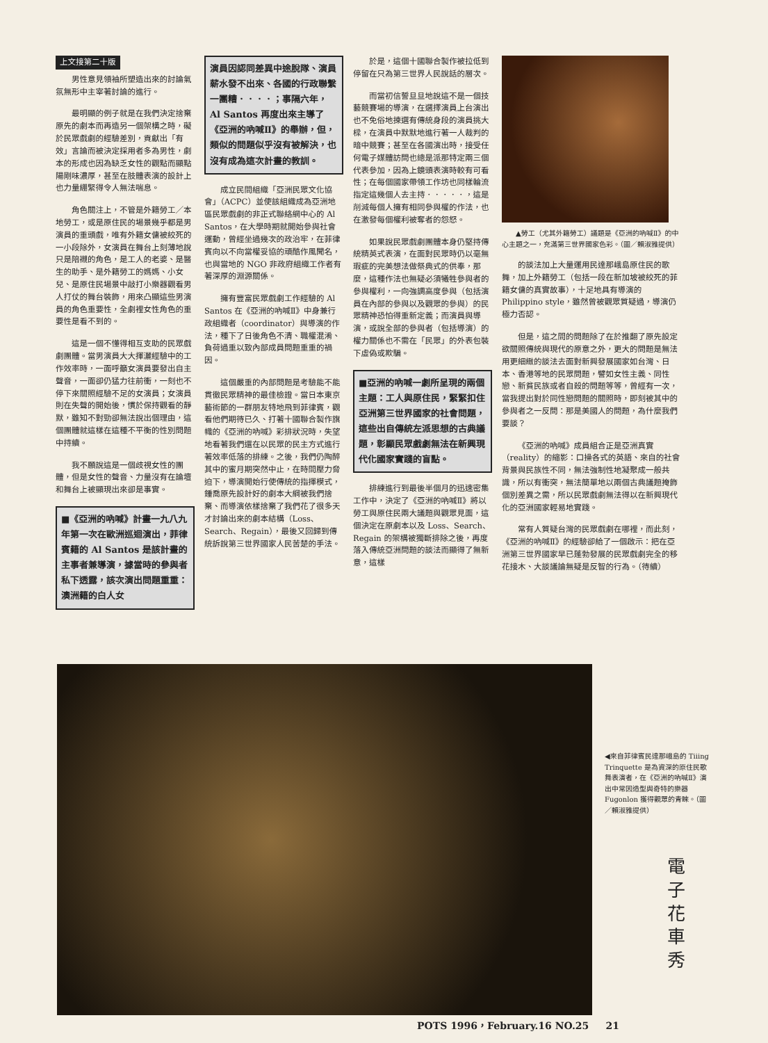上文接第二十版
男性意見領袖所塑造出來的討論氣氛無形中主宰著討論的進行。
最明顯的例子就是在我們決定捨棄原先的劇本而再造另一個架構之時，礙於民眾戲劇的經驗差別，貢獻出「有效」言論而被決定採用者多為男性，劇本的形成也因為缺乏女性的觀點而顯點陽剛味濃厚，甚至在肢體表演的設計上也力量綳緊得令人無法喘息。
角色關注上，不管是外籍勞工／本地勞工，或是原住民的場景幾乎都是男演員的重頭戲，唯有外籍女傭被絞死的一小段除外，女演員在舞台上刻薄地說只是陪襯的角色，是工人的老婆、是醫生的助手、是外籍勞工的媽媽、小女兒、是原住民場景中敲打小樂器觀看男人打仗的舞台裝飾，用來凸顯這些男演員的角色重要性，全劇裡女性角色的重要性是看不到的。
這是一個不懂得相互支助的民眾戲劇團體。當男演員大大揮灑經驗中的工作效率時，一面呼籲女演員要發出自主聲音，一面卻仍猛力往前衝，一刻也不停下來關照經驗不足的女演員；女演員則在失聲的開始後，慣於保持觀看的靜默，雖知不對勁卻無法說出個理由，這個團體就這樣在這種不平衡的性別問題中持續。
我不願說這是一個歧視女性的團體，但是女性的聲音、力量沒有在論壇和舞台上被顯現出來卻是事實。
■《亞洲的吶喊》計畫一九八九年第一次在歐洲巡迴演出，菲律賓籍的 Al Santos 是該計畫的主事者兼導演，據當時的參與者私下透露，該次演出問題重重：澳洲籍的白人女
演員因認同差異中途脫隊、演員薪水發不出來、各國的行政聯繫一團糟．．．．；事隔六年，Al Santos 再度出來主導了《亞洲的吶喊Ⅱ》的舉辦，但，類似的問題似乎沒有被解決，也沒有成為這次計畫的教訓。
成立民間組織「亞洲民眾文化協會」（ACPC）並使該組織成為亞洲地區民眾戲劇的非正式聯絡網中心的 Al Santos，在大學時期就開始參與社會運動，曾經坐過幾次的政治牢，在菲律賓向以不向當權妥協的頑酷作風聞名，也與當地的 NGO 非政府組織工作者有著深厚的淵源關係。
擁有豐富民眾戲劇工作經驗的 Al Santos 在《亞洲的吶喊Ⅱ》中身兼行政組織者（coordinator）與導演的作法，種下了日後角色不清、職權混淆、負荷過重以致內部成員問題重重的禍因。
這個嚴重的內部問題是考驗能不能貫徹民眾精神的最佳檢證。當日本東京藝術節的一群朋友特地飛到菲律賓，觀看他們期待已久、打著十國聯合製作旗幟的《亞洲的吶喊》彩排狀況時，失望地看著我們還在以民眾的民主方式進行著效率低落的排練。之後，我們仍陶醉其中的蜜月期突然中止，在時間壓力脅迫下，導演開始行使傳統的指揮模式，鍾喬原先設計好的劇本大綱被我們捨棄、而導演依樣捨棄了我們花了很多天才討論出來的劇本結構（Loss、Search、Regain），最後又回歸到傳統訴說第三世界國家人民苦楚的手法。
於是，這個十國聯合製作被拉低到停留在只為第三世界人民說話的層次。
而當初信誓旦旦地說這不是一個技藝競賽場的導演，在選擇演員上台演出也不免俗地揀選有傳統身段的演員挑大樑，在演員中默默地進行著一人裁判的暗中競賽；甚至在各國演出時，接受任何電子媒體訪問也總是派那特定兩三個代表參加，因為上鏡頭表演時較有可看性；在每個國家帶領工作坊也同樣輪流指定這幾個人去主持．．．．．，這是削減每個人擁有相同參與權的作法，也在激發每個權利被奪者的怨怒。
如果說民眾戲劇團體本身仍堅持傳統精英式表演，在面對民眾時仍以毫無瑕疵的完美想法做祭典式的供奉，那麼，這種作法也無疑必須犧牲參與者的參與權利，一向強調高度參與（包括演員在內部的參與以及觀眾的參與）的民眾精神恐怕得重新定義；而演員與導演，或說全部的參與者（包括導演）的權力關係也不需在「民眾」的外表包裝下虛偽或欺騙。
■亞洲的吶喊一劇所呈現的兩個主題：工人與原住民，緊緊扣住亞洲第三世界國家的社會問題，這些出自傳統左派思想的古典議題，彰顯民眾戲劇無法在新興現代化國家實踐的盲點。
排練進行到最後半個月的迅速密集工作中，決定了《亞洲的吶喊Ⅱ》將以勞工與原住民兩大議題與觀眾見面，這個決定在原劇本以及 Loss、Search、Regain 的架構被獨斷排除之後，再度落入傳統亞洲問題的談法而顯得了無新意，這樣
▲勞工（尤其外籍勞工）議題是《亞洲的吶喊Ⅱ》的中心主題之一，充滿第三世界國家色彩。（圖／賴淑雅提供）
的談法加上大量運用民達那峨島原住民的歌舞，加上外籍勞工（包括一段在新加坡被絞死的菲籍女傭的真實故事），十足地具有導演的 Philippino style，雖然曾被觀眾質疑過，導演仍極力否認。
但是，這之間的問題除了在於推翻了原先設定欲關照傳統與現代的原意之外，更大的問題是無法用更細緻的談法去面對新興發展國家如台灣、日本、香港等地的民眾問題，譬如女性主義、同性戀、新貧民族或者自殺的問題等等，曾經有一次，當我提出對於同性戀問題的關照時，即刻被其中的參與者之一反問：那是美國人的問題，為什麼我們要談？
《亞洲的吶喊》成員組合正是亞洲真實（reality）的縮影：口操各式的英語、來自的社會背景與民族性不同，無法強制性地凝聚成一般共識，所以有衝突，無法簡單地以兩個古典議題掩飾個別差異之需，所以民眾戲劇無法得以在新興現代化的亞洲國家輕易地實踐。
常有人質疑台灣的民眾戲劇在哪裡，而此刻，《亞洲的吶喊Ⅱ》的經驗卻給了一個啟示：把在亞洲第三世界國家早已蓬勃發展的民眾戲劇完全的移花接木、大談議論無疑是反智的行為。（待續）
◀來自菲律賓民達那峨島的 Tiiing Trinquette 是為資深的原住民歌舞表演者，在《亞洲的吶喊Ⅱ》演出中常因造型與奇特的樂器 Fugonlon 獲得觀眾的青睞。（圖／賴淑雅提供）
電子花車秀
POTS 1996，February.16 NO.25 21